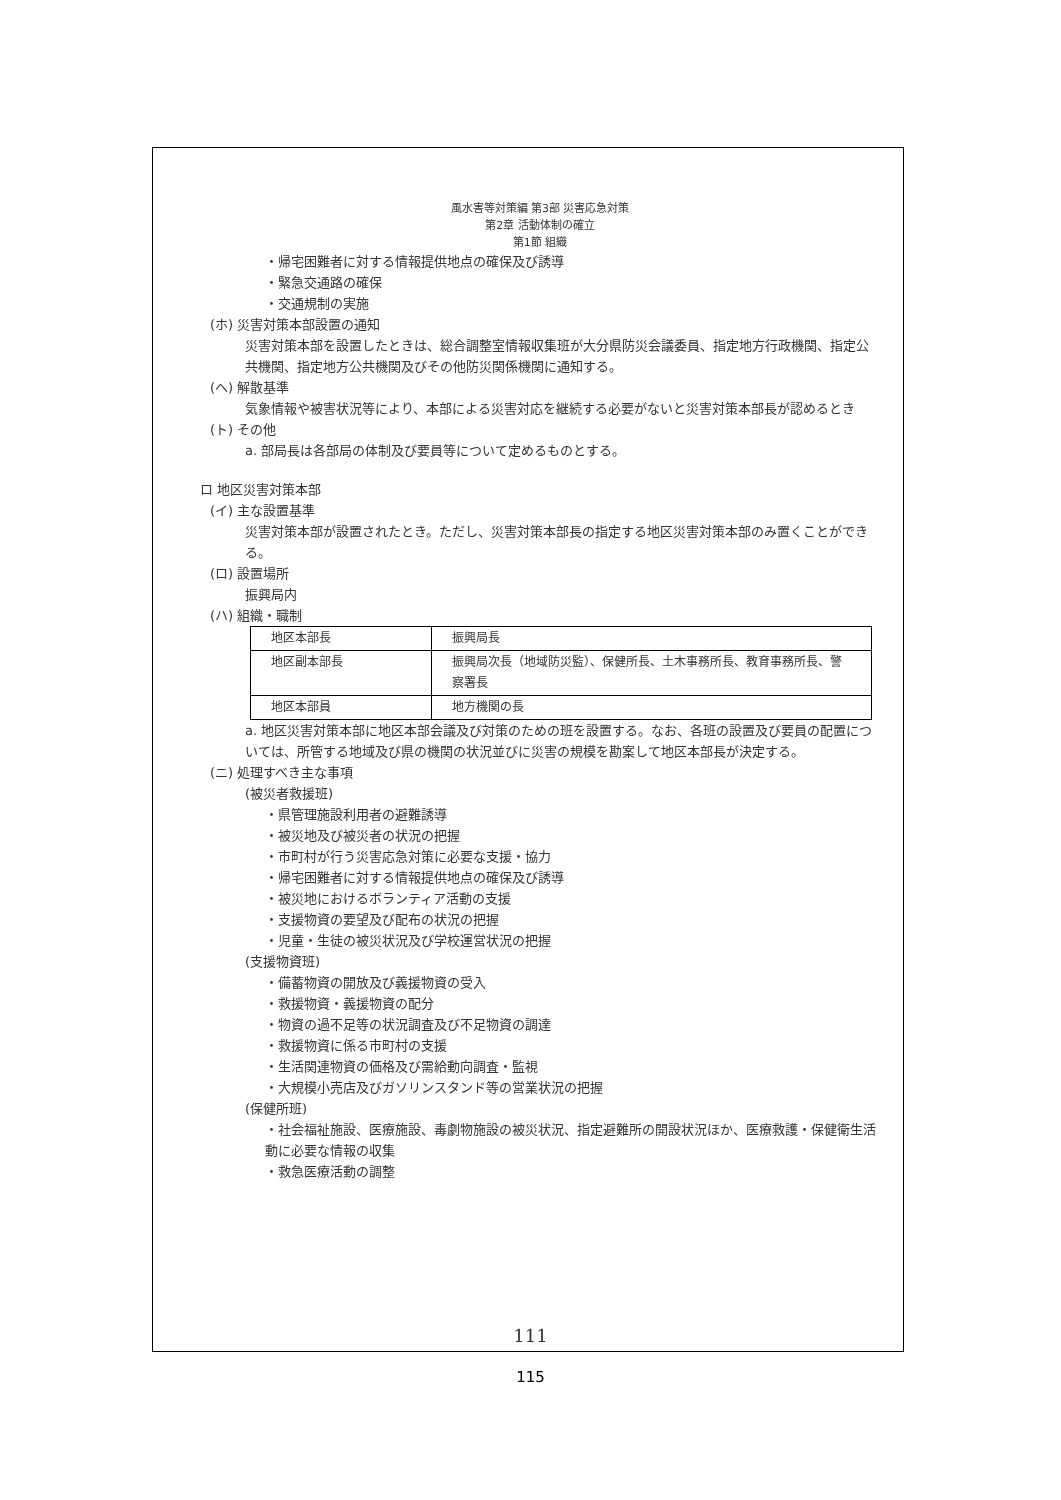風水害等対策編 第3部 災害応急対策
第2章 活動体制の確立
第1節 組織
・帰宅困難者に対する情報提供地点の確保及び誘導
・緊急交通路の確保
・交通規制の実施
(ホ) 災害対策本部設置の通知
災害対策本部を設置したときは、総合調整室情報収集班が大分県防災会議委員、指定地方行政機関、指定公共機関、指定地方公共機関及びその他防災関係機関に通知する。
(ヘ) 解散基準
気象情報や被害状況等により、本部による災害対応を継続する必要がないと災害対策本部長が認めるとき
(ト) その他
a. 部局長は各部局の体制及び要員等について定めるものとする。
ロ 地区災害対策本部
(イ) 主な設置基準
災害対策本部が設置されたとき。ただし、災害対策本部長の指定する地区災害対策本部のみ置くことができる。
(ロ) 設置場所
振興局内
(ハ) 組織・職制
| 地区本部長 | 振興局長 |
| 地区副本部長 | 振興局次長（地域防災監）、保健所長、土木事務所長、教育事務所長、警察署長 |
| 地区本部員 | 地方機関の長 |
a. 地区災害対策本部に地区本部会議及び対策のための班を設置する。なお、各班の設置及び要員の配置については、所管する地域及び県の機関の状況並びに災害の規模を勘案して地区本部長が決定する。
(ニ) 処理すべき主な事項
(被災者救援班)
・県管理施設利用者の避難誘導
・被災地及び被災者の状況の把握
・市町村が行う災害応急対策に必要な支援・協力
・帰宅困難者に対する情報提供地点の確保及び誘導
・被災地におけるボランティア活動の支援
・支援物資の要望及び配布の状況の把握
・児童・生徒の被災状況及び学校運営状況の把握
(支援物資班)
・備蓄物資の開放及び義援物資の受入
・救援物資・義援物資の配分
・物資の過不足等の状況調査及び不足物資の調達
・救援物資に係る市町村の支援
・生活関連物資の価格及び需給動向調査・監視
・大規模小売店及びガソリンスタンド等の営業状況の把握
(保健所班)
・社会福祉施設、医療施設、毒劇物施設の被災状況、指定避難所の開設状況ほか、医療救護・保健衛生活動に必要な情報の収集
・救急医療活動の調整
111
115